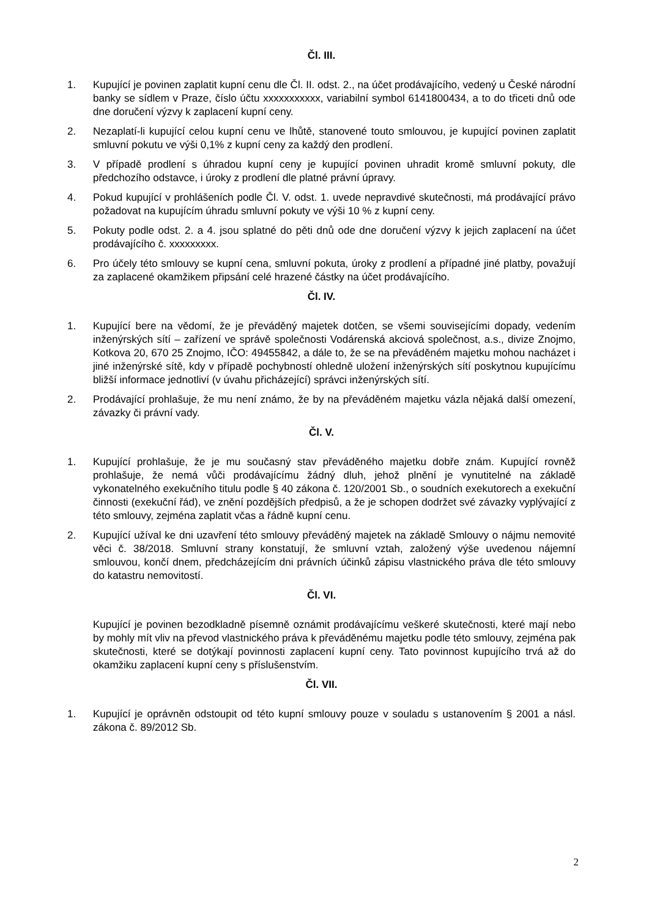Čl. III.
1. Kupující je povinen zaplatit kupní cenu dle Čl. II. odst. 2., na účet prodávajícího, vedený u České národní banky se sídlem v Praze, číslo účtu xxxxxxxxxxx, variabilní symbol 6141800434, a to do třiceti dnů ode dne doručení výzvy k zaplacení kupní ceny.
2. Nezaplatí-li kupující celou kupní cenu ve lhůtě, stanovené touto smlouvou, je kupující povinen zaplatit smluvní pokutu ve výši 0,1% z kupní ceny za každý den prodlení.
3. V případě prodlení s úhradou kupní ceny je kupující povinen uhradit kromě smluvní pokuty, dle předchozího odstavce, i úroky z prodlení dle platné právní úpravy.
4. Pokud kupující v prohlášeních podle Čl. V. odst. 1. uvede nepravdivé skutečnosti, má prodávající právo požadovat na kupujícím úhradu smluvní pokuty ve výši 10 % z kupní ceny.
5. Pokuty podle odst. 2. a 4. jsou splatné do pěti dnů ode dne doručení výzvy k jejich zaplacení na účet prodávajícího č. xxxxxxxxx.
6. Pro účely této smlouvy se kupní cena, smluvní pokuta, úroky z prodlení a případné jiné platby, považují za zaplacené okamžikem připsání celé hrazené částky na účet prodávajícího.
Čl. IV.
1. Kupující bere na vědomí, že je převáděný majetek dotčen, se všemi souvisejícími dopady, vedením inženýrských sítí – zařízení ve správě společnosti Vodárenská akciová společnost, a.s., divize Znojmo, Kotkova 20, 670 25 Znojmo, IČO: 49455842, a dále to, že se na převáděném majetku mohou nacházet i jiné inženýrské sítě, kdy v případě pochybností ohledně uložení inženýrských sítí poskytnou kupujícímu bližší informace jednotliví (v úvahu přicházející) správci inženýrských sítí.
2. Prodávající prohlašuje, že mu není známo, že by na převáděném majetku vázla nějaká další omezení, závazky či právní vady.
Čl. V.
1. Kupující prohlašuje, že je mu současný stav převáděného majetku dobře znám. Kupující rovněž prohlašuje, že nemá vůči prodávajícímu žádný dluh, jehož plnění je vynutitelné na základě vykonatelného exekučního titulu podle § 40 zákona č. 120/2001 Sb., o soudních exekutorech a exekuční činnosti (exekuční řád), ve znění pozdějších předpisů, a že je schopen dodržet své závazky vyplývající z této smlouvy, zejména zaplatit včas a řádně kupní cenu.
2. Kupující užíval ke dni uzavření této smlouvy převáděný majetek na základě Smlouvy o nájmu nemovité věci č. 38/2018. Smluvní strany konstatují, že smluvní vztah, založený výše uvedenou nájemní smlouvou, končí dnem, předcházejícím dni právních účinků zápisu vlastnického práva dle této smlouvy do katastru nemovitostí.
Čl. VI.
Kupující je povinen bezodkladně písemně oznámit prodávajícímu veškeré skutečnosti, které mají nebo by mohly mít vliv na převod vlastnického práva k převáděnému majetku podle této smlouvy, zejména pak skutečnosti, které se dotýkají povinnosti zaplacení kupní ceny. Tato povinnost kupujícího trvá až do okamžiku zaplacení kupní ceny s příslušenstvím.
Čl. VII.
1. Kupující je oprávněn odstoupit od této kupní smlouvy pouze v souladu s ustanovením § 2001 a násl. zákona č. 89/2012 Sb.
2